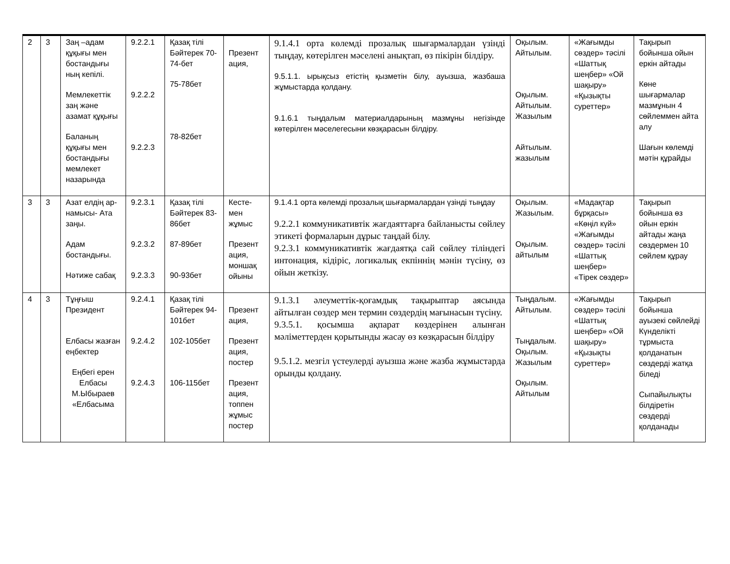| 2 | 3 | Заң –адам құқығы мен бостандығы ның кепілі. Мемлекеттік заң және азамат құқығы Баланың құқығы мен бостандығы мемлекет назарында | 9.2.2.1 9.2.2.2 9.2.2.3 | Қазақ тілі Бәйтерек 70-74-бет 75-78бет 78-82бет | Презент ация, | 9.1.4.1 орта көлемді прозалық шығармалардан үзінді тыңдау, көтерілген мәселені анықтап, өз пікірін білдіру. 9.5.1.1. ырықсыз етістің қызметін білу, ауызша, жазбаша жұмыстарда қолдану. 9.1.6.1 тыңдалым материалдарының мазмұны негізінде көтерілген мәселегесыни көзқарасын білдіру. | Оқылым. Айтылым. Оқылым. Айтылым. Жазылым Айтылым. жазылым | «Жағымды сөздер» тәсілі «Шаттық шеңбер» «Ой шақыру» «Қызықты суреттер» | Тақырып бойынша ойын еркін айтады Көне шығармалар мазмұнын 4 сөйлеммен айта алу Шағын көлемді мәтін құрайды |
| 3 | 3 | Азат елдің ар-намысы- Ата заңы. Адам бостандығы. Нәтиже сабақ | 9.2.3.1 9.2.3.2 9.2.3.3 | Қазақ тілі Бәйтерек 83-86бет 87-89бет 90-93бет | Кесте-мен жұмыс Презент ация, моншақ ойыны | 9.1.4.1 орта көлемді прозалық шығармалардан үзінді тыңдау 9.2.2.1 коммуникативтік жағдаяттарға байланысты сөйлеу этикеті формаларын дұрыс таңдай білу. 9.2.3.1 коммуникативтік жағдаятқа сай сөйлеу тіліндегі интонация, кідіріс, логикалық екпіннің мәнін түсіну, өз ойын жеткізу. | Оқылым. Жазылым. Оқылым. айтылым | «Мадақтар бұрқасы» «Көңіл күй» «Жағымды сөздер» тәсілі «Шаттық шеңбер» «Тірек сөздер» | Тақырып бойынша өз ойын еркін айтады жаңа сөздермен 10 сөйлем құрау |
| 4 | 3 | Тұңғыш Президент Елбасы жазған еңбектер Еңбегі ерен Елбасы М.Ыбыраев «Елбасыма | 9.2.4.1 9.2.4.2 9.2.4.3 | Қазақ тілі Бәйтерек 94-101бет 102-105бет 106-115бет | Презент ация, Презент ация, постер Презент ация, топпен жұмыс постер | 9.1.3.1 әлеуметтік-қоғамдық тақырыптар аясында айтылған сөздер мен термин сөздердің мағынасын түсіну. 9.3.5.1. қосымша ақпарат көздерінен алынған мәліметтерден қорытынды жасау өз көзқарасын білдіру 9.5.1.2. мезгіл үстеулерді ауызша және жазба жұмыстарда орынды қолдану. | Тыңдалым. Айтылым. Тыңдалым. Оқылым. Жазылым Оқылым. Айтылым | «Жағымды сөздер» тәсілі «Шаттық шеңбер» «Ой шақыру» «Қызықты суреттер» | Тақырып бойынша ауызекі сөйлейді Күнделікті тұрмыста қолданатын сөздерді жатқа біледі Сыпайылықты білдіретін сөздерді қолданады |